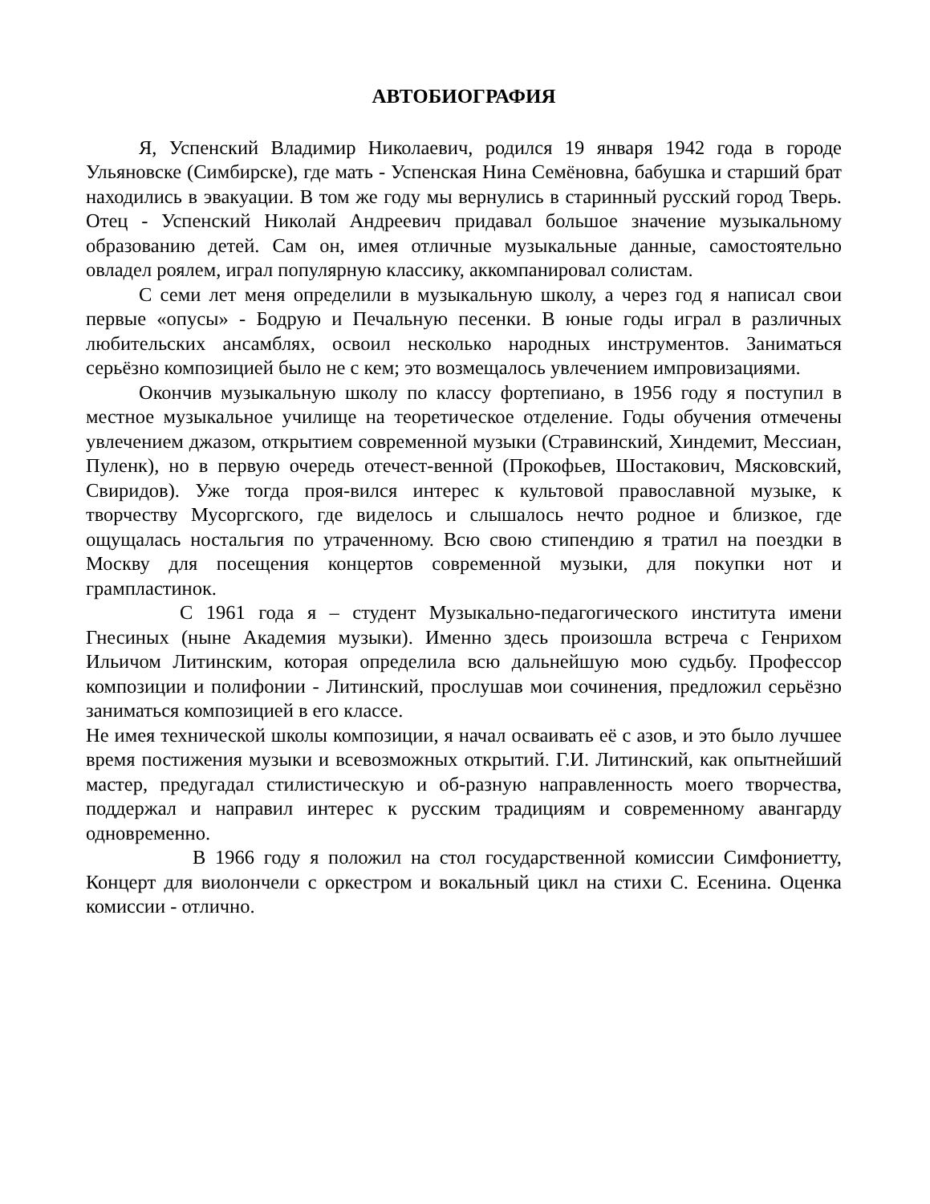АВТОБИОГРАФИЯ
Я, Успенский Владимир Николаевич, родился 19 января 1942 года в городе Ульяновске (Симбирске), где мать - Успенская Нина Семёновна, бабушка и старший брат находились в эвакуации. В том же году мы вернулись в старинный русский город Тверь. Отец - Успенский Николай Андреевич придавал большое значение музыкальному образованию детей. Сам он, имея отличные музыкальные данные, самостоятельно овладел роялем, играл популярную классику, аккомпанировал солистам.
С семи лет меня определили в музыкальную школу, а через год я написал свои первые «опусы» - Бодрую и Печальную песенки. В юные годы играл в различных любительских ансамблях, освоил несколько народных инструментов. Заниматься серьёзно композицией было не с кем; это возмещалось увлечением импровизациями.
Окончив музыкальную школу по классу фортепиано, в 1956 году я поступил в местное музыкальное училище на теоретическое отделение. Годы обучения отмечены увлечением джазом, открытием современной музыки (Стравинский, Хиндемит, Мессиан, Пуленк), но в первую очередь отечест-венной (Прокофьев, Шостакович, Мясковский, Свиридов). Уже тогда проя-вился интерес к культовой православной музыке, к творчеству Мусоргского, где виделось и слышалось нечто родное и близкое, где ощущалась ностальгия по утраченному. Всю свою стипендию я тратил на поездки в Москву для посещения концертов современной музыки, для покупки нот и грампластинок.
С 1961 года я – студент Музыкально-педагогического института имени Гнесиных (ныне Академия музыки). Именно здесь произошла встреча с Генрихом Ильичом Литинским, которая определила всю дальнейшую мою судьбу. Профессор композиции и полифонии - Литинский, прослушав мои сочинения, предложил серьёзно заниматься композицией в его классе.
Не имея технической школы композиции, я начал осваивать её с азов, и это было лучшее время постижения музыки и всевозможных открытий. Г.И. Литинский, как опытнейший мастер, предугадал стилистическую и об-разную направленность моего творчества, поддержал и направил интерес к русским традициям и современному авангарду одновременно.
В 1966 году я положил на стол государственной комиссии Симфониетту, Концерт для виолончели с оркестром и вокальный цикл на стихи С. Есенина. Оценка комиссии - отлично.